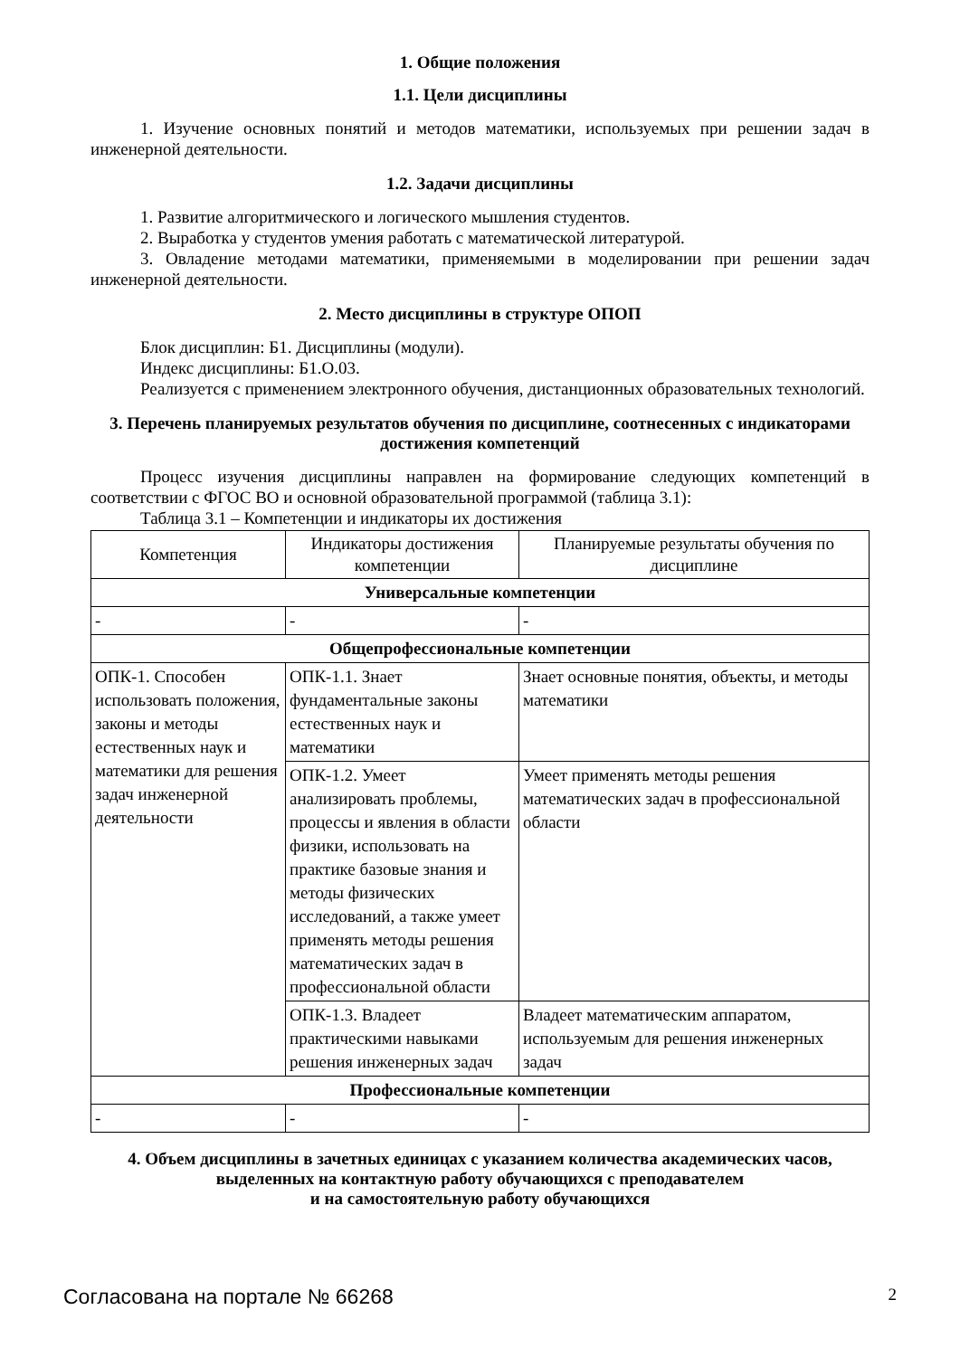1. Общие положения
1.1. Цели дисциплины
1. Изучение основных понятий и методов математики, используемых при решении задач в инженерной деятельности.
1.2. Задачи дисциплины
1. Развитие алгоритмического и логического мышления студентов.
2. Выработка у студентов умения работать с математической литературой.
3. Овладение методами математики, применяемыми в моделировании при решении задач инженерной деятельности.
2. Место дисциплины в структуре ОПОП
Блок дисциплин: Б1. Дисциплины (модули).
Индекс дисциплины: Б1.О.03.
Реализуется с применением электронного обучения, дистанционных образовательных технологий.
3. Перечень планируемых результатов обучения по дисциплине, соотнесенных с индикаторами достижения компетенций
Процесс изучения дисциплины направлен на формирование следующих компетенций в соответствии с ФГОС ВО и основной образовательной программой (таблица 3.1):
Таблица 3.1 – Компетенции и индикаторы их достижения
| Компетенция | Индикаторы достижения компетенции | Планируемые результаты обучения по дисциплине |
| --- | --- | --- |
| Универсальные компетенции | | |
| - | - | - |
| Общепрофессиональные компетенции | | |
| ОПК-1. Способен использовать положения, законы и методы естественных наук и математики для решения задач инженерной деятельности | ОПК-1.1. Знает фундаментальные законы естественных наук и математики | Знает основные понятия, объекты, и методы математики |
| | ОПК-1.2. Умеет анализировать проблемы, процессы и явления в области физики, использовать на практике базовые знания и методы физических исследований, а также умеет применять методы решения математических задач в профессиональной области | Умеет применять методы решения математических задач в профессиональной области |
| | ОПК-1.3. Владеет практическими навыками решения инженерных задач | Владеет математическим аппаратом, используемым для решения инженерных задач |
| Профессиональные компетенции | | |
| - | - | - |
4. Объем дисциплины в зачетных единицах с указанием количества академических часов, выделенных на контактную работу обучающихся с преподавателем
и на самостоятельную работу обучающихся
Согласована на портале № 66268 2